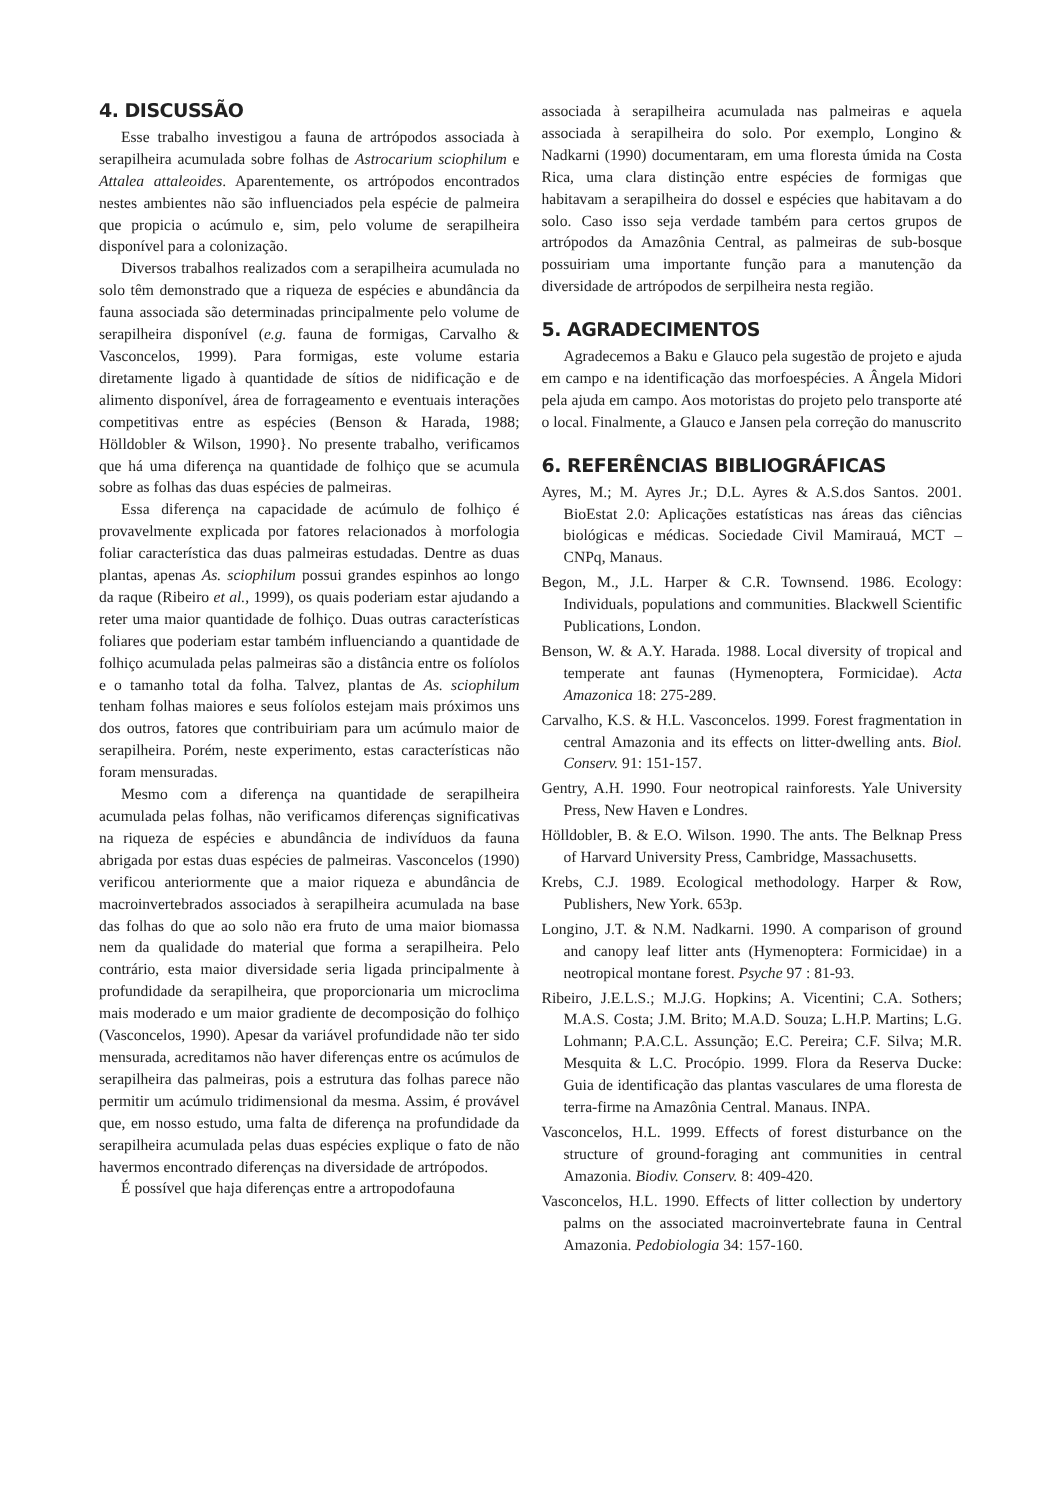4. DISCUSSÃO
Esse trabalho investigou a fauna de artrópodos associada à serapilheira acumulada sobre folhas de Astrocarium sciophilum e Attalea attaleoides. Aparentemente, os artrópodos encontrados nestes ambientes não são influenciados pela espécie de palmeira que propicia o acúmulo e, sim, pelo volume de serapilheira disponível para a colonização.
Diversos trabalhos realizados com a serapilheira acumulada no solo têm demonstrado que a riqueza de espécies e abundância da fauna associada são determinadas principalmente pelo volume de serapilheira disponível (e.g. fauna de formigas, Carvalho & Vasconcelos, 1999). Para formigas, este volume estaria diretamente ligado à quantidade de sítios de nidificação e de alimento disponível, área de forrageamento e eventuais interações competitivas entre as espécies (Benson & Harada, 1988; Hölldobler & Wilson, 1990}. No presente trabalho, verificamos que há uma diferença na quantidade de folhiço que se acumula sobre as folhas das duas espécies de palmeiras.
Essa diferença na capacidade de acúmulo de folhiço é provavelmente explicada por fatores relacionados à morfologia foliar característica das duas palmeiras estudadas. Dentre as duas plantas, apenas As. sciophilum possui grandes espinhos ao longo da raque (Ribeiro et al., 1999), os quais poderiam estar ajudando a reter uma maior quantidade de folhiço. Duas outras características foliares que poderiam estar também influenciando a quantidade de folhiço acumulada pelas palmeiras são a distância entre os folíolos e o tamanho total da folha. Talvez, plantas de As. sciophilum tenham folhas maiores e seus folíolos estejam mais próximos uns dos outros, fatores que contribuiriam para um acúmulo maior de serapilheira. Porém, neste experimento, estas características não foram mensuradas.
Mesmo com a diferença na quantidade de serapilheira acumulada pelas folhas, não verificamos diferenças significativas na riqueza de espécies e abundância de indivíduos da fauna abrigada por estas duas espécies de palmeiras. Vasconcelos (1990) verificou anteriormente que a maior riqueza e abundância de macroinvertebrados associados à serapilheira acumulada na base das folhas do que ao solo não era fruto de uma maior biomassa nem da qualidade do material que forma a serapilheira. Pelo contrário, esta maior diversidade seria ligada principalmente à profundidade da serapilheira, que proporcionaria um microclima mais moderado e um maior gradiente de decomposição do folhiço (Vasconcelos, 1990). Apesar da variável profundidade não ter sido mensurada, acreditamos não haver diferenças entre os acúmulos de serapilheira das palmeiras, pois a estrutura das folhas parece não permitir um acúmulo tridimensional da mesma. Assim, é provável que, em nosso estudo, uma falta de diferença na profundidade da serapilheira acumulada pelas duas espécies explique o fato de não havermos encontrado diferenças na diversidade de artrópodos.
É possível que haja diferenças entre a artropodofauna
associada à serapilheira acumulada nas palmeiras e aquela associada à serapilheira do solo. Por exemplo, Longino & Nadkarni (1990) documentaram, em uma floresta úmida na Costa Rica, uma clara distinção entre espécies de formigas que habitavam a serapilheira do dossel e espécies que habitavam a do solo. Caso isso seja verdade também para certos grupos de artrópodos da Amazônia Central, as palmeiras de sub-bosque possuiriam uma importante função para a manutenção da diversidade de artrópodos de serpilheira nesta região.
5. AGRADECIMENTOS
Agradecemos a Baku e Glauco pela sugestão de projeto e ajuda em campo e na identificação das morfoespécies. A Ângela Midori pela ajuda em campo. Aos motoristas do projeto pelo transporte até o local. Finalmente, a Glauco e Jansen pela correção do manuscrito
6. REFERÊNCIAS BIBLIOGRÁFICAS
Ayres, M.; M. Ayres Jr.; D.L. Ayres & A.S.dos Santos. 2001. BioEstat 2.0: Aplicações estatísticas nas áreas das ciências biológicas e médicas. Sociedade Civil Mamirauá, MCT – CNPq, Manaus.
Begon, M., J.L. Harper & C.R. Townsend. 1986. Ecology: Individuals, populations and communities. Blackwell Scientific Publications, London.
Benson, W. & A.Y. Harada. 1988. Local diversity of tropical and temperate ant faunas (Hymenoptera, Formicidae). Acta Amazonica 18: 275-289.
Carvalho, K.S. & H.L. Vasconcelos. 1999. Forest fragmentation in central Amazonia and its effects on litter-dwelling ants. Biol. Conserv. 91: 151-157.
Gentry, A.H. 1990. Four neotropical rainforests. Yale University Press, New Haven e Londres.
Hölldobler, B. & E.O. Wilson. 1990. The ants. The Belknap Press of Harvard University Press, Cambridge, Massachusetts.
Krebs, C.J. 1989. Ecological methodology. Harper & Row, Publishers, New York. 653p.
Longino, J.T. & N.M. Nadkarni. 1990. A comparison of ground and canopy leaf litter ants (Hymenoptera: Formicidae) in a neotropical montane forest. Psyche 97 : 81-93.
Ribeiro, J.E.L.S.; M.J.G. Hopkins; A. Vicentini; C.A. Sothers; M.A.S. Costa; J.M. Brito; M.A.D. Souza; L.H.P. Martins; L.G. Lohmann; P.A.C.L. Assunção; E.C. Pereira; C.F. Silva; M.R. Mesquita & L.C. Procópio. 1999. Flora da Reserva Ducke: Guia de identificação das plantas vasculares de uma floresta de terra-firme na Amazônia Central. Manaus. INPA.
Vasconcelos, H.L. 1999. Effects of forest disturbance on the structure of ground-foraging ant communities in central Amazonia. Biodiv. Conserv. 8: 409-420.
Vasconcelos, H.L. 1990. Effects of litter collection by undertory palms on the associated macroinvertebrate fauna in Central Amazonia. Pedobiologia 34: 157-160.